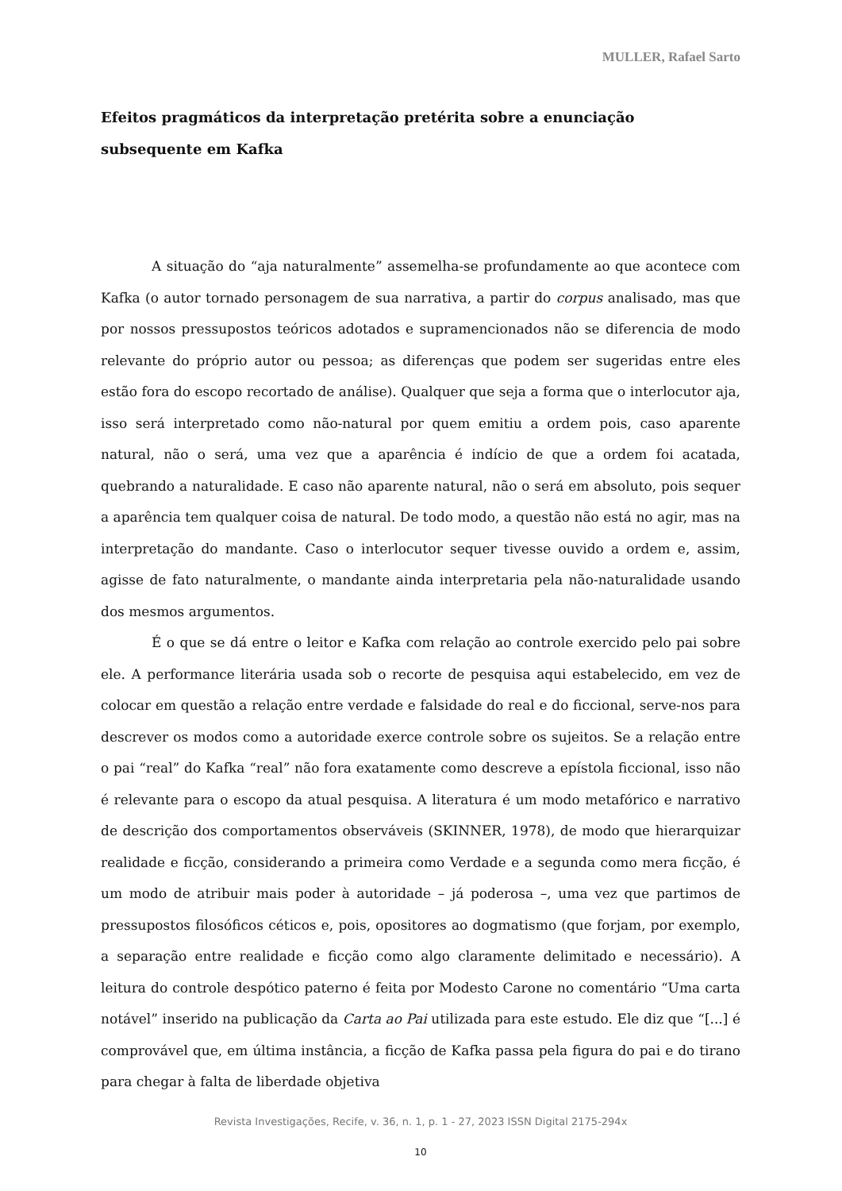MULLER, Rafael Sarto
Efeitos pragmáticos da interpretação pretérita sobre a enunciação subsequente em Kafka
A situação do “aja naturalmente” assemelha-se profundamente ao que acontece com Kafka (o autor tornado personagem de sua narrativa, a partir do corpus analisado, mas que por nossos pressupostos teóricos adotados e supramencionados não se diferencia de modo relevante do próprio autor ou pessoa; as diferenças que podem ser sugeridas entre eles estão fora do escopo recortado de análise). Qualquer que seja a forma que o interlocutor aja, isso será interpretado como não-natural por quem emitiu a ordem pois, caso aparente natural, não o será, uma vez que a aparência é indício de que a ordem foi acatada, quebrando a naturalidade. E caso não aparente natural, não o será em absoluto, pois sequer a aparência tem qualquer coisa de natural. De todo modo, a questão não está no agir, mas na interpretação do mandante. Caso o interlocutor sequer tivesse ouvido a ordem e, assim, agisse de fato naturalmente, o mandante ainda interpretaria pela não-naturalidade usando dos mesmos argumentos.
É o que se dá entre o leitor e Kafka com relação ao controle exercido pelo pai sobre ele. A performance literária usada sob o recorte de pesquisa aqui estabelecido, em vez de colocar em questão a relação entre verdade e falsidade do real e do ficcional, serve-nos para descrever os modos como a autoridade exerce controle sobre os sujeitos. Se a relação entre o pai “real” do Kafka “real” não fora exatamente como descreve a epístola ficcional, isso não é relevante para o escopo da atual pesquisa. A literatura é um modo metafórico e narrativo de descrição dos comportamentos observáveis (SKINNER, 1978), de modo que hierarquizar realidade e ficção, considerando a primeira como Verdade e a segunda como mera ficção, é um modo de atribuir mais poder à autoridade – já poderosa –, uma vez que partimos de pressupostos filosóficos céticos e, pois, opositores ao dogmatismo (que forjam, por exemplo, a separação entre realidade e ficção como algo claramente delimitado e necessário). A leitura do controle despótico paterno é feita por Modesto Carone no comentário “Uma carta notável” inserido na publicação da Carta ao Pai utilizada para este estudo. Ele diz que “[...] é comprovável que, em última instância, a ficção de Kafka passa pela figura do pai e do tirano para chegar à falta de liberdade objetiva
Revista Investigações, Recife, v. 36, n. 1, p. 1 - 27, 2023 ISSN Digital 2175-294x
10